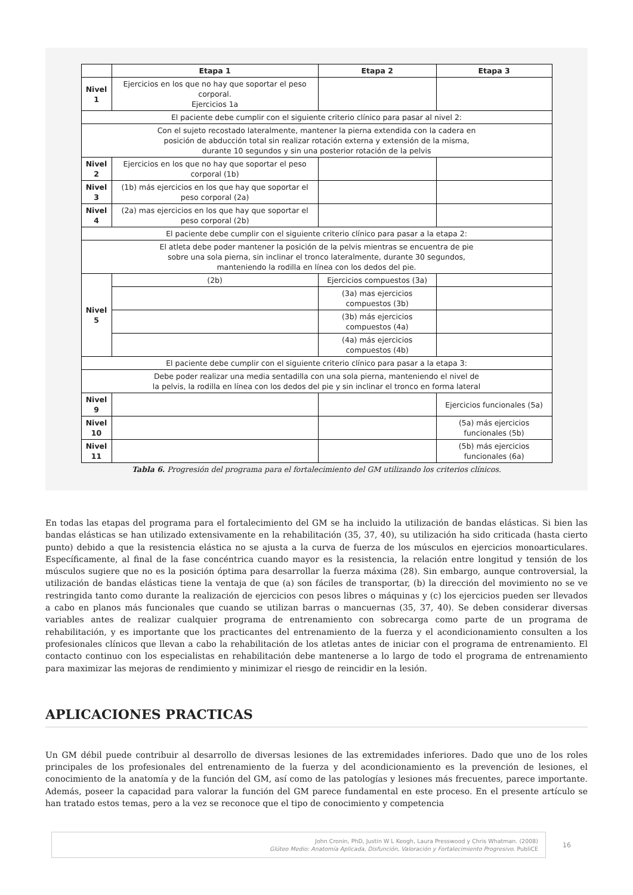| | Etapa 1 | Etapa 2 | Etapa 3 |
| --- | --- | --- | --- |
| Nivel 1 | Ejercicios en los que no hay que soportar el peso corporal. Ejercicios 1a | | |
| El paciente debe cumplir con el siguiente criterio clínico para pasar al nivel 2: | | | |
| Con el sujeto recostado lateralmente, mantener la pierna extendida con la cadera en posición de abducción total sin realizar rotación externa y extensión de la misma, durante 10 segundos y sin una posterior rotación de la pelvis | | | |
| Nivel 2 | Ejercicios en los que no hay que soportar el peso corporal (1b) | | |
| Nivel 3 | (1b) más ejercicios en los que hay que soportar el peso corporal (2a) | | |
| Nivel 4 | (2a) mas ejercicios en los que hay que soportar el peso corporal (2b) | | |
| El paciente debe cumplir con el siguiente criterio clínico para pasar a la etapa 2: | | | |
| El atleta debe poder mantener la posición de la pelvis mientras se encuentra de pie sobre una sola pierna, sin inclinar el tronco lateralmente, durante 30 segundos, manteniendo la rodilla en línea con los dedos del pie. | | | |
| Nivel 5 | (2b) | Ejercicios compuestos (3a) | |
| | | (3a) mas ejercicios compuestos (3b) | |
| | | (3b) más ejercicios compuestos (4a) | |
| | | (4a) más ejercicios compuestos (4b) | |
| El paciente debe cumplir con el siguiente criterio clínico para pasar a la etapa 3: | | | |
| Debe poder realizar una media sentadilla con una sola pierna, manteniendo el nivel de la pelvis, la rodilla en línea con los dedos del pie y sin inclinar el tronco en forma lateral | | | |
| Nivel 9 | | | Ejercicios funcionales (5a) |
| Nivel 10 | | | (5a) más ejercicios funcionales (5b) |
| Nivel 11 | | | (5b) más ejercicios funcionales (6a) |
Tabla 6. Progresión del programa para el fortalecimiento del GM utilizando los criterios clínicos.
En todas las etapas del programa para el fortalecimiento del GM se ha incluido la utilización de bandas elásticas. Si bien las bandas elásticas se han utilizado extensivamente en la rehabilitación (35, 37, 40), su utilización ha sido criticada (hasta cierto punto) debido a que la resistencia elástica no se ajusta a la curva de fuerza de los músculos en ejercicios monoarticulares. Específicamente, al final de la fase concéntrica cuando mayor es la resistencia, la relación entre longitud y tensión de los músculos sugiere que no es la posición óptima para desarrollar la fuerza máxima (28). Sin embargo, aunque controversial, la utilización de bandas elásticas tiene la ventaja de que (a) son fáciles de transportar, (b) la dirección del movimiento no se ve restringida tanto como durante la realización de ejercicios con pesos libres o máquinas y (c) los ejercicios pueden ser llevados a cabo en planos más funcionales que cuando se utilizan barras o mancuernas (35, 37, 40). Se deben considerar diversas variables antes de realizar cualquier programa de entrenamiento con sobrecarga como parte de un programa de rehabilitación, y es importante que los practicantes del entrenamiento de la fuerza y el acondicionamiento consulten a los profesionales clínicos que llevan a cabo la rehabilitación de los atletas antes de iniciar con el programa de entrenamiento. El contacto continuo con los especialistas en rehabilitación debe mantenerse a lo largo de todo el programa de entrenamiento para maximizar las mejoras de rendimiento y minimizar el riesgo de reincidir en la lesión.
APLICACIONES PRACTICAS
Un GM débil puede contribuir al desarrollo de diversas lesiones de las extremidades inferiores. Dado que uno de los roles principales de los profesionales del entrenamiento de la fuerza y del acondicionamiento es la prevención de lesiones, el conocimiento de la anatomía y de la función del GM, así como de las patologías y lesiones más frecuentes, parece importante. Además, poseer la capacidad para valorar la función del GM parece fundamental en este proceso. En el presente artículo se han tratado estos temas, pero a la vez se reconoce que el tipo de conocimiento y competencia
John Cronin, PhD, Justin W L Keogh, Laura Presswood y Chris Whatman. (2008)
Glúteo Medio: Anatomía Aplicada, Disfunción, Valoración y Fortalecimiento Progresivo. PubliCE
16